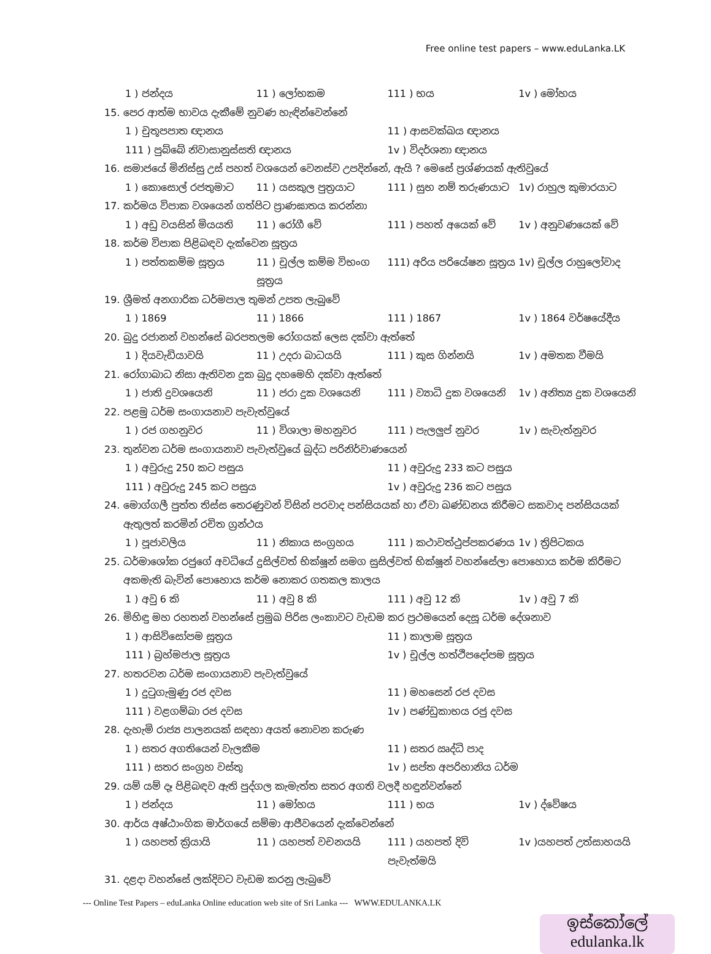Free online test papers – www.eduLanka.LK
1 ) ජන්දය 11 ) ලෝභකම 111 ) භය 1v ) මෝහය
15. පෙර ආත්ම භාවය දැකීමේ නුවණ හැඳින්වෙන්නේ
1 ) චුතූපපාත ඥානය 11 ) ආසවක්ඛය ඥානය
111 ) පුබ්බේ නිවාසානුස්සති ඥානය 1v ) විදර්ශනා ඥානය
16. සමාජයේ මිනිස්සු උස් පහත් වශයෙන් වෙනස්ව උපදින්නේ, ඇයි ? මෙසේ ප්‍රශ්ණයක් ඇතිවුයේ
1 ) කොසොල් රජතුමාට 11 ) යසකුල පුත්‍රයාට 111 ) සුභ නම් තරුණයාට 1v) රාහුල කුමාරයාට
17. කර්මය විපාක වශයෙන් ගත්පිට ප්‍රාණඝාතය කරන්නා
1 ) අඩු වයසින් මියයති 11 ) රෝගී වේ 111 ) පහත් අයෙක් වේ 1v ) අනුවණයෙක් වේ
18. කර්ම විපාක පිළිබඳව දැක්වෙන සූත්‍රය
1 ) පත්තකම්ම සූත්‍රය 11 ) චූල්ල කම්ම විභංග සූත්‍රය 111) අරිය පරියේෂන සූත්‍රය 1v) චූල්ල රාහුලෝවාද
19. ශ්‍රීමත් අනගාරික ධර්මපාල තුමන් උපත ලැබුවේ
1 ) 1869 11 ) 1866 111 ) 1867 1v ) 1864 වර්ෂයේදීය
20. බුදු රජානන් වහන්සේ බරපතලම රෝගයක් ලෙස දක්වා ඇත්තේ
1 ) දියවැඩියාවයි 11 ) උදරා බාධයයි 111 ) කුස ගින්නයි 1v ) අමතක වීමයි
21. රෝගාබාධ නිසා ඇතිවන දුක බුදු දහමෙහි දක්වා ඇත්තේ
1 ) ජාති දුවශයෙනි 11 ) ජරා දුක වශයෙනි 111 ) ව්‍යාධි දුක වශයෙනි 1v ) අනිත්‍ය දුක වශයෙනි
22. පළමු ධර්ම සංගායනාව පැවැත්වුයේ
1 ) රජ ගහනුවර 11 ) විශාලා මහනුවර 111 ) පැලලුප් නුවර 1v ) සැවැත්නුවර
23. තුන්වන ධර්ම සංගායනාව පැවැත්වුයේ බුද්ධ පරිනිර්වාණයෙන්
1 ) අවුරුදු 250 කට පසුය 11 ) අවුරුදු 233 කට පසුය
111 ) අවුරුදු 245 කට පසුය 1v ) අවුරුදු 236 කට පසුය
24. මොග්ගලී පුත්ත තිස්ස තෙරණුවන් විසින් පරවාද පන්සියයක් හා ඒවා ඛණ්ඩනය කිරීමට සකවාද පන්සියයක්
ඇතුලත් කරමින් රචිත ග්‍රන්ථය
1 ) පූජාවලිය 11 ) නිකාය සංග්‍රහය 111 ) කථාවත්ථුප්පකරණය 1v ) ත්‍රිපිටකය
25. ධර්මාශෝක රජුගේ අවධියේ දුසිල්වත් භික්ෂූන් සමග සුසිල්වත් භික්ෂූන් වහන්සේලා පොහොය කර්ම කිරීමට
අකමැති බැවින් පොහොය කර්ම නොකර ගතකල කාලය
1 ) අවු 6 කි 11 ) අවු 8 කි 111 ) අවු 12 කි 1v ) අවු 7 කි
26. මිහිඳු මහ රහතන් වහන්සේ ප්‍රමුඛ පිරිස ලංකාවට වැඩම කර ප්‍රථමයෙන් දෙසූ ධර්ම දේශනාව
1 ) ආසිවිසෝපම සූත්‍රය 11 ) කාලාම සූත්‍රය
111 ) බ්‍රහ්මජාල සූත්‍රය 1v ) චූල්ල හත්ථිපදෝපම සූත්‍රය
27. හතරවන ධර්ම සංගායනාව පැවැත්වුයේ
1 ) දුටුගැමුණු රජ දවස 11 ) මහසෙන් රජ දවස
111 ) වළගම්බා රජ දවස 1v ) පණ්ඩුකාභය රජු දවස
28. දැහැමි රාජ්‍ය පාලනයක් සඳහා අයත් නොවන කරුණ
1 ) සතර අගතියෙන් වැලකීම 11 ) සතර ඍද්ධි පාද
111 ) සතර සංග්‍රහ වස්තු 1v ) සප්ත අපරිහානිය ධර්ම
29. යම් යම් දෑ පිළිබඳව ඇති පුද්ගල කැමැත්ත සතර අගති වලදී හඳුන්වන්නේ
1 ) ජන්දය 11 ) මෝහය 111 ) භය 1v ) ද්වේෂය
30. ආර්ය අෂ්ඨාංගික මාර්ගයේ සම්මා ආජීවයෙන් දැක්වෙන්නේ
1 ) යහපත් ක්‍රියායි 11 ) යහපත් වචනයයි 111 ) යහපත් දිවි පැවැත්මයි 1v )යහපත් උත්සාහයයි
31. දළදා වහන්සේ ලක්දිවට වැඩම කරනු ලැබුවේ
--- Online Test Papers – eduLanka Online education web site of Sri Lanka --- WWW.EDULANKA.LK
ඉස්කෝලේ
edulanka.lk